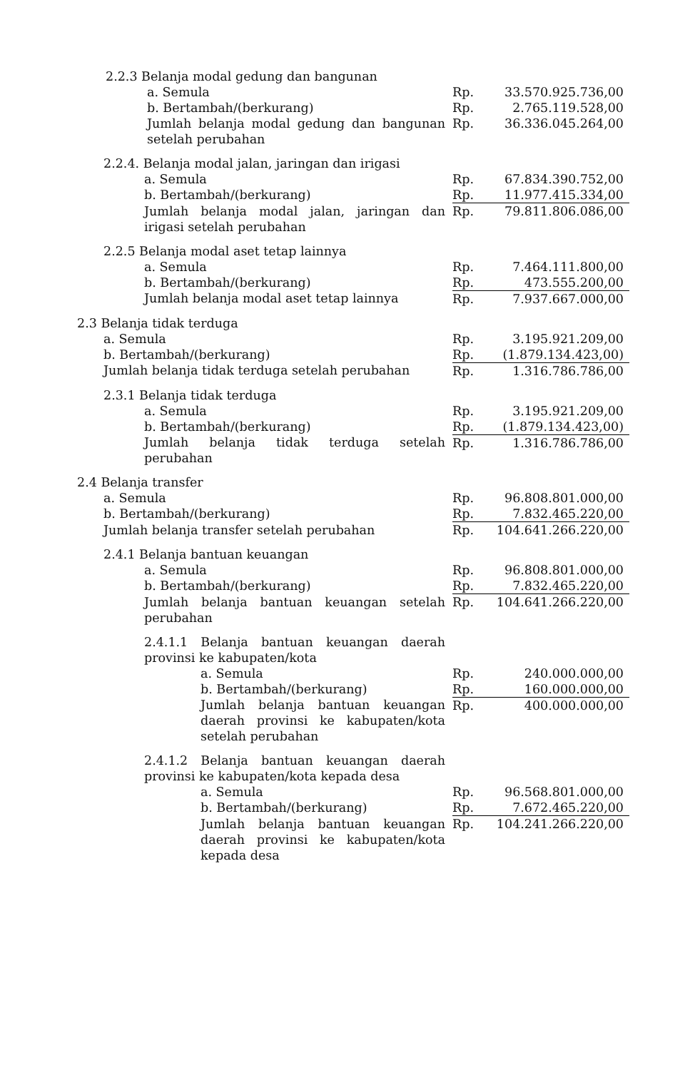| 2.2.3 Belanja modal gedung dan bangunan | | |
| a. Semula | Rp. | 33.570.925.736,00 |
| b. Bertambah/(berkurang) | Rp. | 2.765.119.528,00 |
| Jumlah belanja modal gedung dan bangunan setelah perubahan | Rp. | 36.336.045.264,00 |
| 2.2.4. Belanja modal jalan, jaringan dan irigasi | | |
| a. Semula | Rp. | 67.834.390.752,00 |
| b. Bertambah/(berkurang) | Rp. | 11.977.415.334,00 |
| Jumlah belanja modal jalan, jaringan dan irigasi setelah perubahan | Rp. | 79.811.806.086,00 |
| 2.2.5 Belanja modal aset tetap lainnya | | |
| a. Semula | Rp. | 7.464.111.800,00 |
| b. Bertambah/(berkurang) | Rp. | 473.555.200,00 |
| Jumlah belanja modal aset tetap lainnya | Rp. | 7.937.667.000,00 |
| 2.3 Belanja tidak terduga | | |
| a. Semula | Rp. | 3.195.921.209,00 |
| b. Bertambah/(berkurang) | Rp. | (1.879.134.423,00) |
| Jumlah belanja tidak terduga setelah perubahan | Rp. | 1.316.786.786,00 |
| 2.3.1 Belanja tidak terduga | | |
| a. Semula | Rp. | 3.195.921.209,00 |
| b. Bertambah/(berkurang) | Rp. | (1.879.134.423,00) |
| Jumlah belanja tidak terduga setelah perubahan | Rp. | 1.316.786.786,00 |
| 2.4 Belanja transfer | | |
| a. Semula | Rp. | 96.808.801.000,00 |
| b. Bertambah/(berkurang) | Rp. | 7.832.465.220,00 |
| Jumlah belanja transfer setelah perubahan | Rp. | 104.641.266.220,00 |
| 2.4.1 Belanja bantuan keuangan | | |
| a. Semula | Rp. | 96.808.801.000,00 |
| b. Bertambah/(berkurang) | Rp. | 7.832.465.220,00 |
| Jumlah belanja bantuan keuangan setelah perubahan | Rp. | 104.641.266.220,00 |
| 2.4.1.1 Belanja bantuan keuangan daerah provinsi ke kabupaten/kota | | |
| a. Semula | Rp. | 240.000.000,00 |
| b. Bertambah/(berkurang) | Rp. | 160.000.000,00 |
| Jumlah belanja bantuan keuangan daerah provinsi ke kabupaten/kota setelah perubahan | Rp. | 400.000.000,00 |
| 2.4.1.2 Belanja bantuan keuangan daerah provinsi ke kabupaten/kota kepada desa | | |
| a. Semula | Rp. | 96.568.801.000,00 |
| b. Bertambah/(berkurang) | Rp. | 7.672.465.220,00 |
| Jumlah belanja bantuan keuangan daerah provinsi ke kabupaten/kota kepada desa | Rp. | 104.241.266.220,00 |